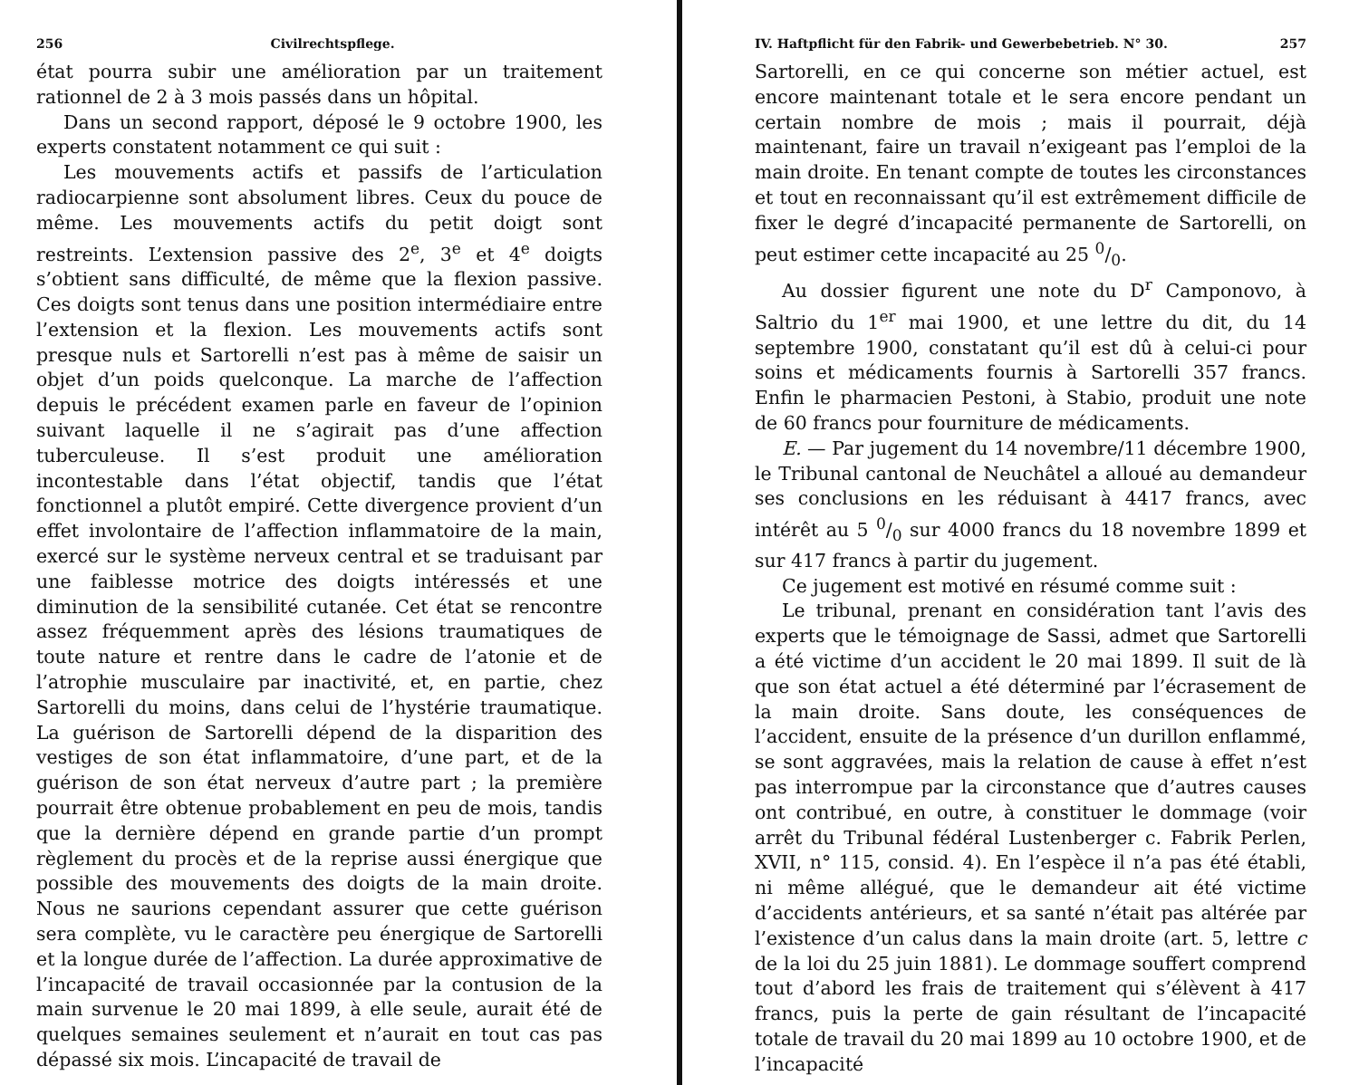256 Civilrechtspflege.
état pourra subir une amélioration par un traitement rationnel de 2 à 3 mois passés dans un hôpital.
Dans un second rapport, déposé le 9 octobre 1900, les experts constatent notamment ce qui suit :
Les mouvements actifs et passifs de l’articulation radiocarpienne sont absolument libres. Ceux du pouce de même. Les mouvements actifs du petit doigt sont restreints. L’extension passive des 2<sup>e</sup>, 3<sup>e</sup> et 4<sup>e</sup> doigts s’obtient sans difficulté, de même que la flexion passive. Ces doigts sont tenus dans une position intermédiaire entre l’extension et la flexion. Les mouvements actifs sont presque nuls et Sartorelli n’est pas à même de saisir un objet d’un poids quelconque. La marche de l’affection depuis le précédent examen parle en faveur de l’opinion suivant laquelle il ne s’agirait pas d’une affection tuberculeuse. Il s’est produit une amélioration incontestable dans l’état objectif, tandis que l’état fonctionnel a plutôt empiré. Cette divergence provient d’un effet involontaire de l’affection inflammatoire de la main, exercé sur le système nerveux central et se traduisant par une faiblesse motrice des doigts intéressés et une diminution de la sensibilité cutanée. Cet état se rencontre assez fréquemment après des lésions traumatiques de toute nature et rentre dans le cadre de l’atonie et de l’atrophie musculaire par inactivité, et, en partie, chez Sartorelli du moins, dans celui de l’hystérie traumatique. La guérison de Sartorelli dépend de la disparition des vestiges de son état inflammatoire, d’une part, et de la guérison de son état nerveux d’autre part ; la première pourrait être obtenue probablement en peu de mois, tandis que la dernière dépend en grande partie d’un prompt règlement du procès et de la reprise aussi énergique que possible des mouvements des doigts de la main droite. Nous ne saurions cependant assurer que cette guérison sera complète, vu le caractère peu énergique de Sartorelli et la longue durée de l’affection. La durée approximative de l’incapacité de travail occasionnée par la contusion de la main survenue le 20 mai 1899, à elle seule, aurait été de quelques semaines seulement et n’aurait en tout cas pas dépassé six mois. L’incapacité de travail de
IV. Haftpflicht für den Fabrik- und Gewerbebetrieb. N° 30. 257
Sartorelli, en ce qui concerne son métier actuel, est encore maintenant totale et le sera encore pendant un certain nombre de mois ; mais il pourrait, déjà maintenant, faire un travail n’exigeant pas l’emploi de la main droite. En tenant compte de toutes les circonstances et tout en reconnaissant qu’il est extrêmement difficile de fixer le degré d’incapacité permanente de Sartorelli, on peut estimer cette incapacité au 25 0/0.
Au dossier figurent une note du D<sup>r</sup> Camponovo, à Saltrio du 1<sup>er</sup> mai 1900, et une lettre du dit, du 14 septembre 1900, constatant qu’il est dû à celui-ci pour soins et médicaments fournis à Sartorelli 357 francs. Enfin le pharmacien Pestoni, à Stabio, produit une note de 60 francs pour fourniture de médicaments.
E. — Par jugement du 14 novembre/11 décembre 1900, le Tribunal cantonal de Neuchâtel a alloué au demandeur ses conclusions en les réduisant à 4417 francs, avec intérêt au 5 0/0 sur 4000 francs du 18 novembre 1899 et sur 417 francs à partir du jugement.
Ce jugement est motivé en résumé comme suit :
Le tribunal, prenant en considération tant l’avis des experts que le témoignage de Sassi, admet que Sartorelli a été victime d’un accident le 20 mai 1899. Il suit de là que son état actuel a été déterminé par l’écrasement de la main droite. Sans doute, les conséquences de l’accident, ensuite de la présence d’un durillon enflammé, se sont aggravées, mais la relation de cause à effet n’est pas interrompue par la circonstance que d’autres causes ont contribué, en outre, à constituer le dommage (voir arrêt du Tribunal fédéral Lustenberger c. Fabrik Perlen, XVII, n° 115, consid. 4). En l’espèce il n’a pas été établi, ni même allégué, que le demandeur ait été victime d’accidents antérieurs, et sa santé n’était pas altérée par l’existence d’un calus dans la main droite (art. 5, lettre c de la loi du 25 juin 1881). Le dommage souffert comprend tout d’abord les frais de traitement qui s’élèvent à 417 francs, puis la perte de gain résultant de l’incapacité totale de travail du 20 mai 1899 au 10 octobre 1900, et de l’incapacité